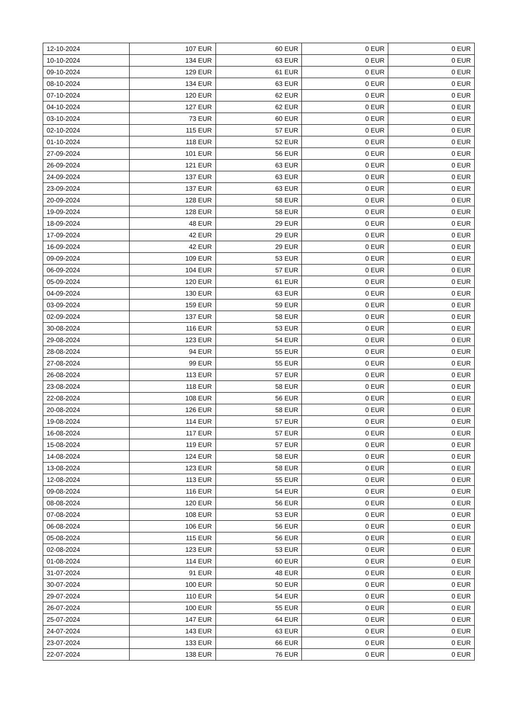| 12-10-2024 | 107 EUR | 60 EUR | 0 EUR | 0 EUR |
| 10-10-2024 | 134 EUR | 63 EUR | 0 EUR | 0 EUR |
| 09-10-2024 | 129 EUR | 61 EUR | 0 EUR | 0 EUR |
| 08-10-2024 | 134 EUR | 63 EUR | 0 EUR | 0 EUR |
| 07-10-2024 | 120 EUR | 62 EUR | 0 EUR | 0 EUR |
| 04-10-2024 | 127 EUR | 62 EUR | 0 EUR | 0 EUR |
| 03-10-2024 | 73 EUR | 60 EUR | 0 EUR | 0 EUR |
| 02-10-2024 | 115 EUR | 57 EUR | 0 EUR | 0 EUR |
| 01-10-2024 | 118 EUR | 52 EUR | 0 EUR | 0 EUR |
| 27-09-2024 | 101 EUR | 56 EUR | 0 EUR | 0 EUR |
| 26-09-2024 | 121 EUR | 63 EUR | 0 EUR | 0 EUR |
| 24-09-2024 | 137 EUR | 63 EUR | 0 EUR | 0 EUR |
| 23-09-2024 | 137 EUR | 63 EUR | 0 EUR | 0 EUR |
| 20-09-2024 | 128 EUR | 58 EUR | 0 EUR | 0 EUR |
| 19-09-2024 | 128 EUR | 58 EUR | 0 EUR | 0 EUR |
| 18-09-2024 | 48 EUR | 29 EUR | 0 EUR | 0 EUR |
| 17-09-2024 | 42 EUR | 29 EUR | 0 EUR | 0 EUR |
| 16-09-2024 | 42 EUR | 29 EUR | 0 EUR | 0 EUR |
| 09-09-2024 | 109 EUR | 53 EUR | 0 EUR | 0 EUR |
| 06-09-2024 | 104 EUR | 57 EUR | 0 EUR | 0 EUR |
| 05-09-2024 | 120 EUR | 61 EUR | 0 EUR | 0 EUR |
| 04-09-2024 | 130 EUR | 63 EUR | 0 EUR | 0 EUR |
| 03-09-2024 | 159 EUR | 59 EUR | 0 EUR | 0 EUR |
| 02-09-2024 | 137 EUR | 58 EUR | 0 EUR | 0 EUR |
| 30-08-2024 | 116 EUR | 53 EUR | 0 EUR | 0 EUR |
| 29-08-2024 | 123 EUR | 54 EUR | 0 EUR | 0 EUR |
| 28-08-2024 | 94 EUR | 55 EUR | 0 EUR | 0 EUR |
| 27-08-2024 | 99 EUR | 55 EUR | 0 EUR | 0 EUR |
| 26-08-2024 | 113 EUR | 57 EUR | 0 EUR | 0 EUR |
| 23-08-2024 | 118 EUR | 58 EUR | 0 EUR | 0 EUR |
| 22-08-2024 | 108 EUR | 56 EUR | 0 EUR | 0 EUR |
| 20-08-2024 | 126 EUR | 58 EUR | 0 EUR | 0 EUR |
| 19-08-2024 | 114 EUR | 57 EUR | 0 EUR | 0 EUR |
| 16-08-2024 | 117 EUR | 57 EUR | 0 EUR | 0 EUR |
| 15-08-2024 | 119 EUR | 57 EUR | 0 EUR | 0 EUR |
| 14-08-2024 | 124 EUR | 58 EUR | 0 EUR | 0 EUR |
| 13-08-2024 | 123 EUR | 58 EUR | 0 EUR | 0 EUR |
| 12-08-2024 | 113 EUR | 55 EUR | 0 EUR | 0 EUR |
| 09-08-2024 | 116 EUR | 54 EUR | 0 EUR | 0 EUR |
| 08-08-2024 | 120 EUR | 56 EUR | 0 EUR | 0 EUR |
| 07-08-2024 | 108 EUR | 53 EUR | 0 EUR | 0 EUR |
| 06-08-2024 | 106 EUR | 56 EUR | 0 EUR | 0 EUR |
| 05-08-2024 | 115 EUR | 56 EUR | 0 EUR | 0 EUR |
| 02-08-2024 | 123 EUR | 53 EUR | 0 EUR | 0 EUR |
| 01-08-2024 | 114 EUR | 60 EUR | 0 EUR | 0 EUR |
| 31-07-2024 | 91 EUR | 48 EUR | 0 EUR | 0 EUR |
| 30-07-2024 | 100 EUR | 50 EUR | 0 EUR | 0 EUR |
| 29-07-2024 | 110 EUR | 54 EUR | 0 EUR | 0 EUR |
| 26-07-2024 | 100 EUR | 55 EUR | 0 EUR | 0 EUR |
| 25-07-2024 | 147 EUR | 64 EUR | 0 EUR | 0 EUR |
| 24-07-2024 | 143 EUR | 63 EUR | 0 EUR | 0 EUR |
| 23-07-2024 | 133 EUR | 66 EUR | 0 EUR | 0 EUR |
| 22-07-2024 | 138 EUR | 76 EUR | 0 EUR | 0 EUR |